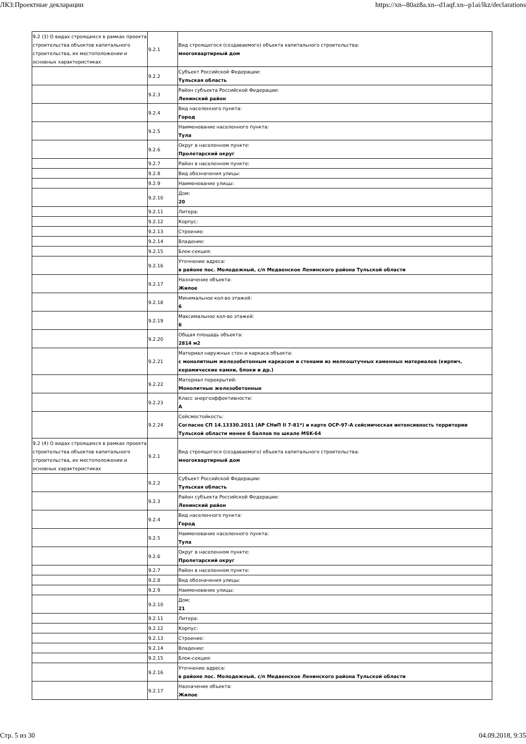ЛКЗ:Проектные декларации https://xn--80az8a.xn--d1aqf.xn--p1ai/lkz/declarations
| 9.2 (3) О видах строящихся в рамках проекта строительства объектов капитального строительства, их местоположении и основных характеристиках | 9.2.1 | Вид строящегося (создаваемого) объекта капитального строительства: многоквартирный дом |
| | 9.2.2 | Субъект Российской Федерации: Тульская область |
| | 9.2.3 | Район субъекта Российской Федерации: Ленинский район |
| | 9.2.4 | Вид населенного пункта: Город |
| | 9.2.5 | Наименование населенного пункта: Тула |
| | 9.2.6 | Округ в населенном пункте: Пролетарский округ |
| | 9.2.7 | Район в населенном пункте: |
| | 9.2.8 | Вид обозначения улицы: |
| | 9.2.9 | Наименование улицы: |
| | 9.2.10 | Дом: 20 |
| | 9.2.11 | Литера: |
| | 9.2.12 | Корпус: |
| | 9.2.13 | Строение: |
| | 9.2.14 | Владение: |
| | 9.2.15 | Блок-секция: |
| | 9.2.16 | Уточнение адреса: в районе пос. Молодежный, с/п Медвенское Ленинского района Тульской области |
| | 9.2.17 | Назначение объекта: Жилое |
| | 9.2.18 | Минимальное кол-во этажей: 6 |
| | 9.2.19 | Максимальное кол-во этажей: 6 |
| | 9.2.20 | Общая площадь объекта: 2814 м2 |
| | 9.2.21 | Материал наружных стен и каркаса объекта: с монолитным железобетонным каркасом и стенами из мелкоштучных каменных материалов (кирпич, керамические камни, блоки и др.) |
| | 9.2.22 | Материал перекрытий: Монолитные железобетонные |
| | 9.2.23 | Класс энергоэффективности: А |
| | 9.2.24 | Сейсмостойкость: Согласно СП 14.13330.2011 (АР СНиП II 7-81*) и карте ОСР-97-А сейсмическая интенсивность территории Тульской области менее 6 баллов по шкале MSK-64 |
| 9.2 (4) О видах строящихся в рамках проекта строительства объектов капитального строительства, их местоположении и основных характеристиках | 9.2.1 | Вид строящегося (создаваемого) объекта капитального строительства: многоквартирный дом |
| | 9.2.2 | Субъект Российской Федерации: Тульская область |
| | 9.2.3 | Район субъекта Российской Федерации: Ленинский район |
| | 9.2.4 | Вид населенного пункта: Город |
| | 9.2.5 | Наименование населенного пункта: Тула |
| | 9.2.6 | Округ в населенном пункте: Пролетарский округ |
| | 9.2.7 | Район в населенном пункте: |
| | 9.2.8 | Вид обозначения улицы: |
| | 9.2.9 | Наименование улицы: |
| | 9.2.10 | Дом: 21 |
| | 9.2.11 | Литера: |
| | 9.2.12 | Корпус: |
| | 9.2.13 | Строение: |
| | 9.2.14 | Владение: |
| | 9.2.15 | Блок-секция: |
| | 9.2.16 | Уточнение адреса: в районе пос. Молодежный, с/п Медвенское Ленинского района Тульской области |
| | 9.2.17 | Назначение объекта: Жилое |
Стр. 5 из 30 04.09.2018, 9:35